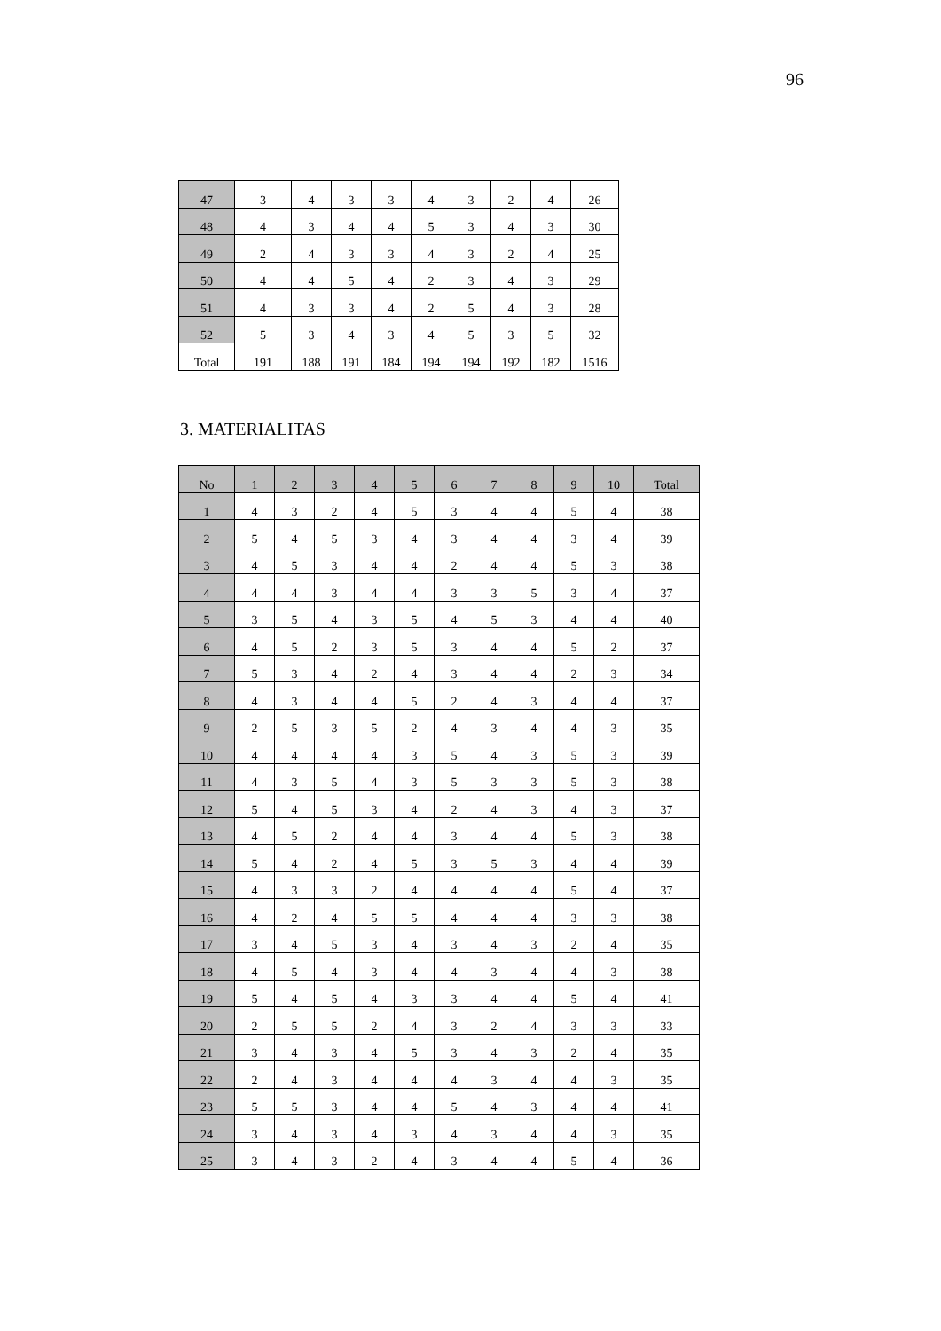96
| 47 | 3 | 4 | 3 | 3 | 4 | 3 | 2 | 4 | 26 |
| 48 | 4 | 3 | 4 | 4 | 5 | 3 | 4 | 3 | 30 |
| 49 | 2 | 4 | 3 | 3 | 4 | 3 | 2 | 4 | 25 |
| 50 | 4 | 4 | 5 | 4 | 2 | 3 | 4 | 3 | 29 |
| 51 | 4 | 3 | 3 | 4 | 2 | 5 | 4 | 3 | 28 |
| 52 | 5 | 3 | 4 | 3 | 4 | 5 | 3 | 5 | 32 |
| Total | 191 | 188 | 191 | 184 | 194 | 194 | 192 | 182 | 1516 |
3. MATERIALITAS
| No | 1 | 2 | 3 | 4 | 5 | 6 | 7 | 8 | 9 | 10 | Total |
| --- | --- | --- | --- | --- | --- | --- | --- | --- | --- | --- | --- |
| 1 | 4 | 3 | 2 | 4 | 5 | 3 | 4 | 4 | 5 | 4 | 38 |
| 2 | 5 | 4 | 5 | 3 | 4 | 3 | 4 | 4 | 3 | 4 | 39 |
| 3 | 4 | 5 | 3 | 4 | 4 | 2 | 4 | 4 | 5 | 3 | 38 |
| 4 | 4 | 4 | 3 | 4 | 4 | 3 | 3 | 5 | 3 | 4 | 37 |
| 5 | 3 | 5 | 4 | 3 | 5 | 4 | 5 | 3 | 4 | 4 | 40 |
| 6 | 4 | 5 | 2 | 3 | 5 | 3 | 4 | 4 | 5 | 2 | 37 |
| 7 | 5 | 3 | 4 | 2 | 4 | 3 | 4 | 4 | 2 | 3 | 34 |
| 8 | 4 | 3 | 4 | 4 | 5 | 2 | 4 | 3 | 4 | 4 | 37 |
| 9 | 2 | 5 | 3 | 5 | 2 | 4 | 3 | 4 | 4 | 3 | 35 |
| 10 | 4 | 4 | 4 | 4 | 3 | 5 | 4 | 3 | 5 | 3 | 39 |
| 11 | 4 | 3 | 5 | 4 | 3 | 5 | 3 | 3 | 5 | 3 | 38 |
| 12 | 5 | 4 | 5 | 3 | 4 | 2 | 4 | 3 | 4 | 3 | 37 |
| 13 | 4 | 5 | 2 | 4 | 4 | 3 | 4 | 4 | 5 | 3 | 38 |
| 14 | 5 | 4 | 2 | 4 | 5 | 3 | 5 | 3 | 4 | 4 | 39 |
| 15 | 4 | 3 | 3 | 2 | 4 | 4 | 4 | 4 | 5 | 4 | 37 |
| 16 | 4 | 2 | 4 | 5 | 5 | 4 | 4 | 4 | 3 | 3 | 38 |
| 17 | 3 | 4 | 5 | 3 | 4 | 3 | 4 | 3 | 2 | 4 | 35 |
| 18 | 4 | 5 | 4 | 3 | 4 | 4 | 3 | 4 | 4 | 3 | 38 |
| 19 | 5 | 4 | 5 | 4 | 3 | 3 | 4 | 4 | 5 | 4 | 41 |
| 20 | 2 | 5 | 5 | 2 | 4 | 3 | 2 | 4 | 3 | 3 | 33 |
| 21 | 3 | 4 | 3 | 4 | 5 | 3 | 4 | 3 | 2 | 4 | 35 |
| 22 | 2 | 4 | 3 | 4 | 4 | 4 | 3 | 4 | 4 | 3 | 35 |
| 23 | 5 | 5 | 3 | 4 | 4 | 5 | 4 | 3 | 4 | 4 | 41 |
| 24 | 3 | 4 | 3 | 4 | 3 | 4 | 3 | 4 | 4 | 3 | 35 |
| 25 | 3 | 4 | 3 | 2 | 4 | 3 | 4 | 4 | 5 | 4 | 36 |